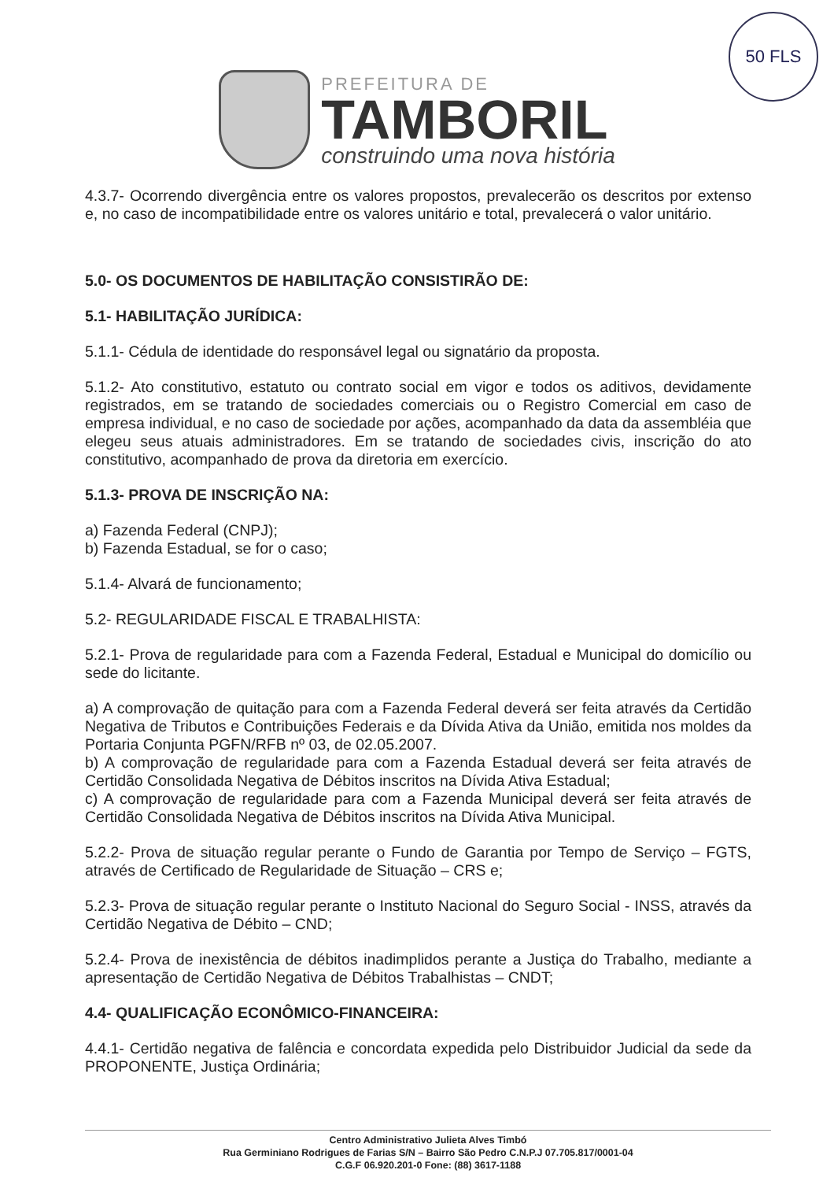50 FLS
PREFEITURA DE
TAMBORIL
construindo uma nova história
4.3.7- Ocorrendo divergência entre os valores propostos, prevalecerão os descritos por extenso e, no caso de incompatibilidade entre os valores unitário e total, prevalecerá o valor unitário.
5.0- OS DOCUMENTOS DE HABILITAÇÃO CONSISTIRÃO DE:
5.1- HABILITAÇÃO JURÍDICA:
5.1.1- Cédula de identidade do responsável legal ou signatário da proposta.
5.1.2- Ato constitutivo, estatuto ou contrato social em vigor e todos os aditivos, devidamente registrados, em se tratando de sociedades comerciais ou o Registro Comercial em caso de empresa individual, e no caso de sociedade por ações, acompanhado da data da assembléia que elegeu seus atuais administradores. Em se tratando de sociedades civis, inscrição do ato constitutivo, acompanhado de prova da diretoria em exercício.
5.1.3- PROVA DE INSCRIÇÃO NA:
a) Fazenda Federal (CNPJ);
b) Fazenda Estadual, se for o caso;
5.1.4- Alvará de funcionamento;
5.2- REGULARIDADE FISCAL E TRABALHISTA:
5.2.1- Prova de regularidade para com a Fazenda Federal, Estadual e Municipal do domicílio ou sede do licitante.
a) A comprovação de quitação para com a Fazenda Federal deverá ser feita através da Certidão Negativa de Tributos e Contribuições Federais e da Dívida Ativa da União, emitida nos moldes da Portaria Conjunta PGFN/RFB nº 03, de 02.05.2007.
b) A comprovação de regularidade para com a Fazenda Estadual deverá ser feita através de Certidão Consolidada Negativa de Débitos inscritos na Dívida Ativa Estadual;
c) A comprovação de regularidade para com a Fazenda Municipal deverá ser feita através de Certidão Consolidada Negativa de Débitos inscritos na Dívida Ativa Municipal.
5.2.2- Prova de situação regular perante o Fundo de Garantia por Tempo de Serviço – FGTS, através de Certificado de Regularidade de Situação – CRS e;
5.2.3- Prova de situação regular perante o Instituto Nacional do Seguro Social - INSS, através da Certidão Negativa de Débito – CND;
5.2.4- Prova de inexistência de débitos inadimplidos perante a Justiça do Trabalho, mediante a apresentação de Certidão Negativa de Débitos Trabalhistas – CNDT;
4.4- QUALIFICAÇÃO ECONÔMICO-FINANCEIRA:
4.4.1- Certidão negativa de falência e concordata expedida pelo Distribuidor Judicial da sede da PROPONENTE, Justiça Ordinária;
Centro Administrativo Julieta Alves Timbó
Rua Germiniano Rodrigues de Farias S/N – Bairro São Pedro C.N.P.J 07.705.817/0001-04
C.G.F 06.920.201-0 Fone: (88) 3617-1188